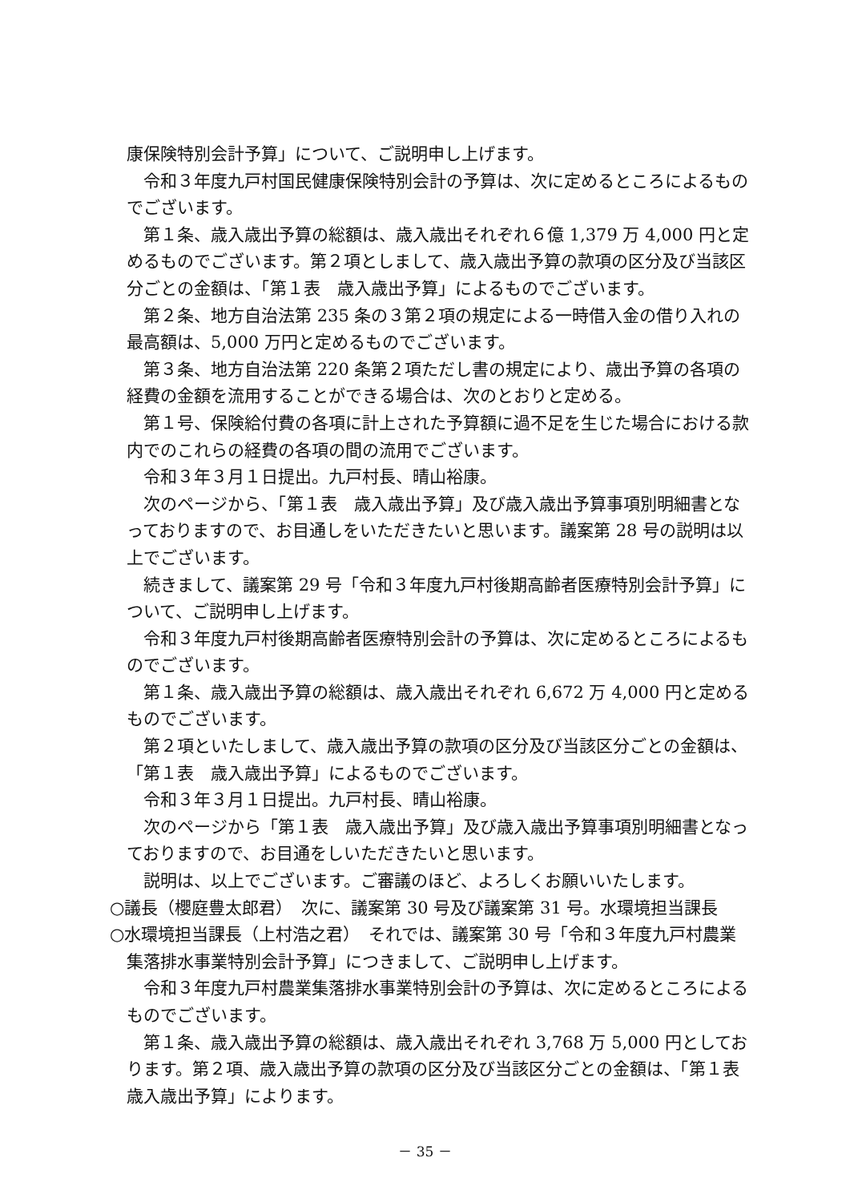康保険特別会計予算」について、ご説明申し上げます。
令和３年度九戸村国民健康保険特別会計の予算は、次に定めるところによるものでございます。
第１条、歳入歳出予算の総額は、歳入歳出それぞれ６億 1,379 万 4,000 円と定めるものでございます。第２項としまして、歳入歳出予算の款項の区分及び当該区分ごとの金額は、「第１表　歳入歳出予算」によるものでございます。
第２条、地方自治法第 235 条の３第２項の規定による一時借入金の借り入れの最高額は、5,000 万円と定めるものでございます。
第３条、地方自治法第 220 条第２項ただし書の規定により、歳出予算の各項の経費の金額を流用することができる場合は、次のとおりと定める。
第１号、保険給付費の各項に計上された予算額に過不足を生じた場合における款内でのこれらの経費の各項の間の流用でございます。
令和３年３月１日提出。九戸村長、晴山裕康。
次のページから、「第１表　歳入歳出予算」及び歳入歳出予算事項別明細書となっておりますので、お目通しをいただきたいと思います。議案第 28 号の説明は以上でございます。
続きまして、議案第 29 号「令和３年度九戸村後期高齢者医療特別会計予算」について、ご説明申し上げます。
令和３年度九戸村後期高齢者医療特別会計の予算は、次に定めるところによるものでございます。
第１条、歳入歳出予算の総額は、歳入歳出それぞれ 6,672 万 4,000 円と定めるものでございます。
第２項といたしまして、歳入歳出予算の款項の区分及び当該区分ごとの金額は、「第１表　歳入歳出予算」によるものでございます。
令和３年３月１日提出。九戸村長、晴山裕康。
次のページから「第１表　歳入歳出予算」及び歳入歳出予算事項別明細書となっておりますので、お目通をしいただきたいと思います。
説明は、以上でございます。ご審議のほど、よろしくお願いいたします。
○議長（櫻庭豊太郎君）　次に、議案第 30 号及び議案第 31 号。水環境担当課長
○水環境担当課長（上村浩之君）　それでは、議案第 30 号「令和３年度九戸村農業集落排水事業特別会計予算」につきまして、ご説明申し上げます。
令和３年度九戸村農業集落排水事業特別会計の予算は、次に定めるところによるものでございます。
第１条、歳入歳出予算の総額は、歳入歳出それぞれ 3,768 万 5,000 円としております。第２項、歳入歳出予算の款項の区分及び当該区分ごとの金額は、「第１表　歳入歳出予算」によります。
－ 35 －